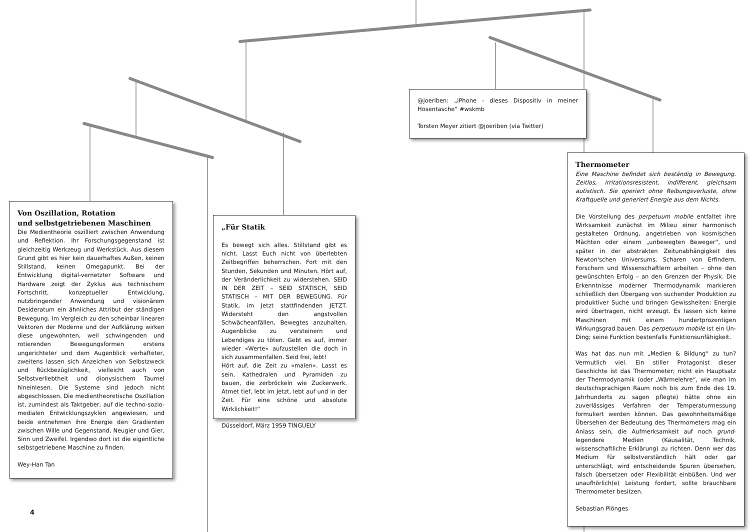Von Oszillation, Rotation
und selbstgetriebenen Maschinen
Die Medientheorie oszilliert zwischen Anwendung und Reflektion. Ihr Forschungsgegenstand ist gleichzeitig Werkzeug und Werkstück. Aus diesem Grund gibt es hier kein dauerhaftes Außen, keinen Stillstand, keinen Omegapunkt. Bei der Entwicklung digital-vernetzter Software und Hardware zeigt der Zyklus aus technischem Fortschritt, konzeptueller Entwicklung, nutzbringender Anwendung und visionärem Desideratum ein ähnliches Attribut der ständigen Bewegung. Im Vergleich zu den scheinbar linearen Vektoren der Moderne und der Aufklärung wirken diese ungewohnten, weil schwingenden und rotierenden Bewegungsformen erstens ungerichteter und dem Augenblick verhafteter, zweitens lassen sich Anzeichen von Selbstzweck und Rückbezüglichkeit, vielleicht auch von Selbstverliebtheit und dionysischem Taumel hineinlesen. Die Systeme sind jedoch nicht abgeschlossen. Die medientheoretische Oszillation ist, zumindest als Taktgeber, auf die techno-sozio-medialen Entwicklungszyklen angewiesen, und beide entnehmen ihre Energie den Gradienten zwischen Wille und Gegenstand, Neugier und Gier, Sinn und Zweifel. Irgendwo dort ist die eigentliche selbstgetriebene Maschine zu finden.
Wey-Han Tan
„Für Statik
Es bewegt sich alles. Stillstand gibt es nicht. Lasst Euch nicht von überlebten Zeitbegriffen beherrschen. Fort mit den Stunden, Sekunden und Minuten. Hört auf, der Veränderlichkeit zu widerstehen. SEID IN DER ZEIT – SEID STATISCH, SEID STATISCH – MIT DER BEWEGUNG. Für Statik, im Jetzt stattfindenden JETZT. Widersteht den angstvollen Schwächeanfällen, Bewegtes anzuhalten, Augenblicke zu versteinern und Lebendiges zu töten. Gebt es auf, immer wieder «Werte» aufzustellen die doch in sich zusammenfallen. Seid frei, lebt!
Hört auf, die Zeit zu «malen». Lasst es sein, Kathedralen und Pyramiden zu bauen, die zerbröckeln wie Zuckerwerk. Atmet tief, lebt im Jetzt, lebt auf und in der Zeit. Für eine schöne und absolute Wirklichkeit!“
Düsseldorf, März 1959 TINGUELY
@joeriben: „iPhone - dieses Dispositiv in meiner Hosentasche“ #wskmb
Torsten Meyer zitiert @joeriben (via Twitter)
Thermometer
Eine Maschine befindet sich beständig in Bewegung. Zeitlos, irritationsresistent, indifferent, gleichsam autistisch. Sie operiert ohne Reibungsverluste, ohne Kraftquelle und generiert Energie aus dem Nichts.
Die Vorstellung des perpetuum mobile entfaltet ihre Wirksamkeit zunächst im Milieu einer harmonisch gestalteten Ordnung, angetrieben von kosmischen Mächten oder einem „unbewegten Beweger“, und später in der abstrakten Zeitunabhängigkeit des Newton'schen Universums. Scharen von Erfindern, Forschern und Wissenschaftlern arbeiten – ohne den gewünschten Erfolg – an den Grenzen der Physik. Die Erkenntnisse moderner Thermodynamik markieren schließlich den Übergang von suchender Produktion zu produktiver Suche und bringen Gewissheiten: Energie wird übertragen, nicht erzeugt. Es lassen sich keine Maschinen mit einem hundertprozentigen Wirkungsgrad bauen. Das perpetuum mobile ist ein Un-Ding; seine Funktion bestenfalls Funktionsunfähigkeit.
Was hat das nun mit „Medien & Bildung“ zu tun? Vermutlich viel. Ein stiller Protagonist dieser Geschichte ist das Thermometer; nicht ein Hauptsatz der Thermodynamik (oder „Wärmelehre“, wie man im deutschsprachigen Raum noch bis zum Ende des 19. Jahrhunderts zu sagen pflegte) hätte ohne ein zuverlässiges Verfahren der Temperaturmessung formuliert werden können. Das gewohnheitsmäßige Übersehen der Bedeutung des Thermometers mag ein Anlass sein, die Aufmerksamkeit auf noch grund-legendere Medien (Kausalität, Technik, wissenschaftliche Erklärung) zu richten. Denn wer das Medium für selbstverständlich hält oder gar unterschlägt, wird entscheidende Spuren übersehen, falsch übersetzen oder Flexibilität einbüßen. Und wer unaufhörlich(e) Leistung fordert, sollte brauchbare Thermometer besitzen.
Sebastian Plönges
4